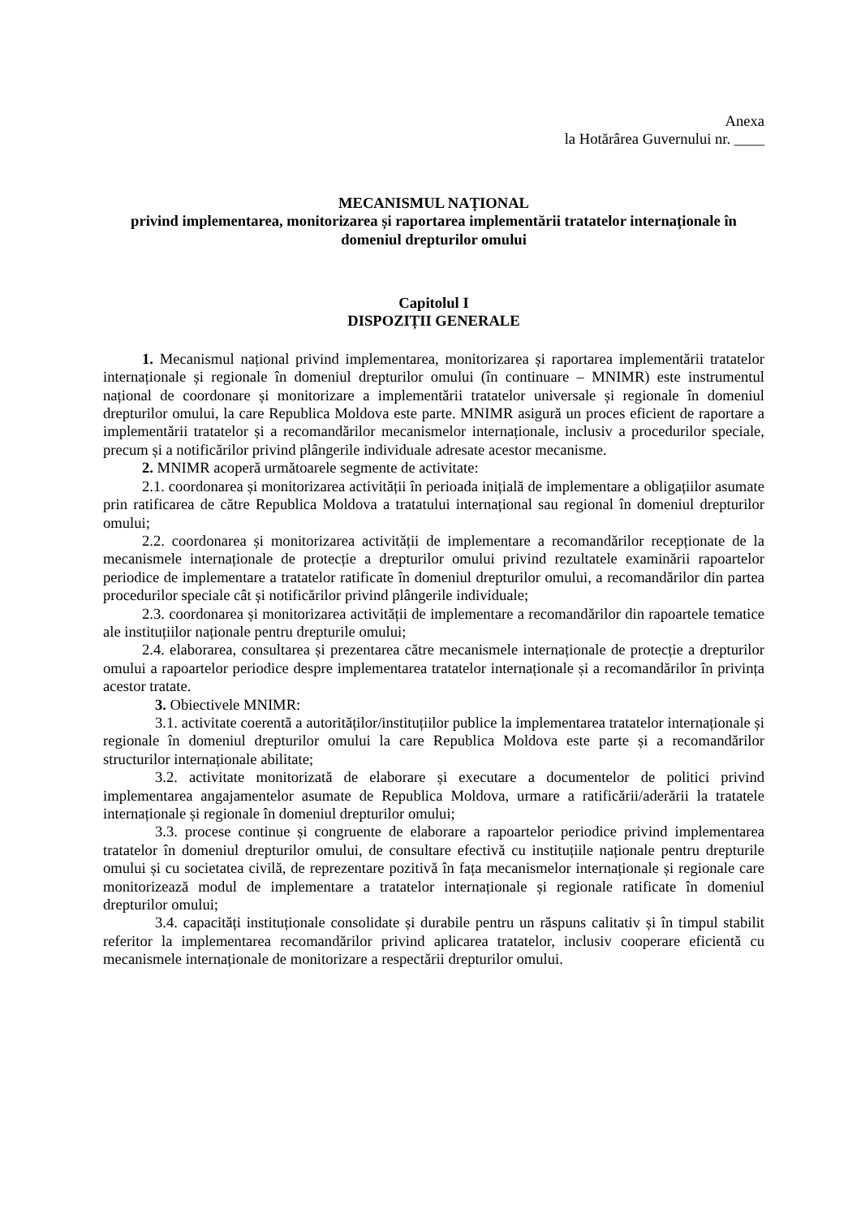Anexa
la Hotărârea Guvernului nr. ____
MECANISMUL NAȚIONAL
privind implementarea, monitorizarea și raportarea implementării tratatelor internaționale în domeniul drepturilor omului
Capitolul I
DISPOZIȚII GENERALE
1. Mecanismul național privind implementarea, monitorizarea și raportarea implementării tratatelor internaționale și regionale în domeniul drepturilor omului (în continuare – MNIMR) este instrumentul național de coordonare și monitorizare a implementării tratatelor universale și regionale în domeniul drepturilor omului, la care Republica Moldova este parte. MNIMR asigură un proces eficient de raportare a implementării tratatelor și a recomandărilor mecanismelor internaționale, inclusiv a procedurilor speciale, precum și a notificărilor privind plângerile individuale adresate acestor mecanisme.
2. MNIMR acoperă următoarele segmente de activitate:
2.1. coordonarea și monitorizarea activității în perioada inițială de implementare a obligațiilor asumate prin ratificarea de către Republica Moldova a tratatului internațional sau regional în domeniul drepturilor omului;
2.2. coordonarea și monitorizarea activității de implementare a recomandărilor recepționate de la mecanismele internaționale de protecție a drepturilor omului privind rezultatele examinării rapoartelor periodice de implementare a tratatelor ratificate în domeniul drepturilor omului, a recomandărilor din partea procedurilor speciale cât și notificărilor privind plângerile individuale;
2.3. coordonarea și monitorizarea activității de implementare a recomandărilor din rapoartele tematice ale instituțiilor naționale pentru drepturile omului;
2.4. elaborarea, consultarea și prezentarea către mecanismele internaționale de protecție a drepturilor omului a rapoartelor periodice despre implementarea tratatelor internaționale și a recomandărilor în privința acestor tratate.
3. Obiectivele MNIMR:
3.1. activitate coerentă a autorităților/instituțiilor publice la implementarea tratatelor internaționale și regionale în domeniul drepturilor omului la care Republica Moldova este parte și a recomandărilor structurilor internaționale abilitate;
3.2. activitate monitorizată de elaborare și executare a documentelor de politici privind implementarea angajamentelor asumate de Republica Moldova, urmare a ratificării/aderării la tratatele internaționale și regionale în domeniul drepturilor omului;
3.3. procese continue și congruente de elaborare a rapoartelor periodice privind implementarea tratatelor în domeniul drepturilor omului, de consultare efectivă cu instituțiile naționale pentru drepturile omului și cu societatea civilă, de reprezentare pozitivă în fața mecanismelor internaționale și regionale care monitorizează modul de implementare a tratatelor internaționale și regionale ratificate în domeniul drepturilor omului;
3.4. capacități instituționale consolidate și durabile pentru un răspuns calitativ și în timpul stabilit referitor la implementarea recomandărilor privind aplicarea tratatelor, inclusiv cooperare eficientă cu mecanismele internaționale de monitorizare a respectării drepturilor omului.